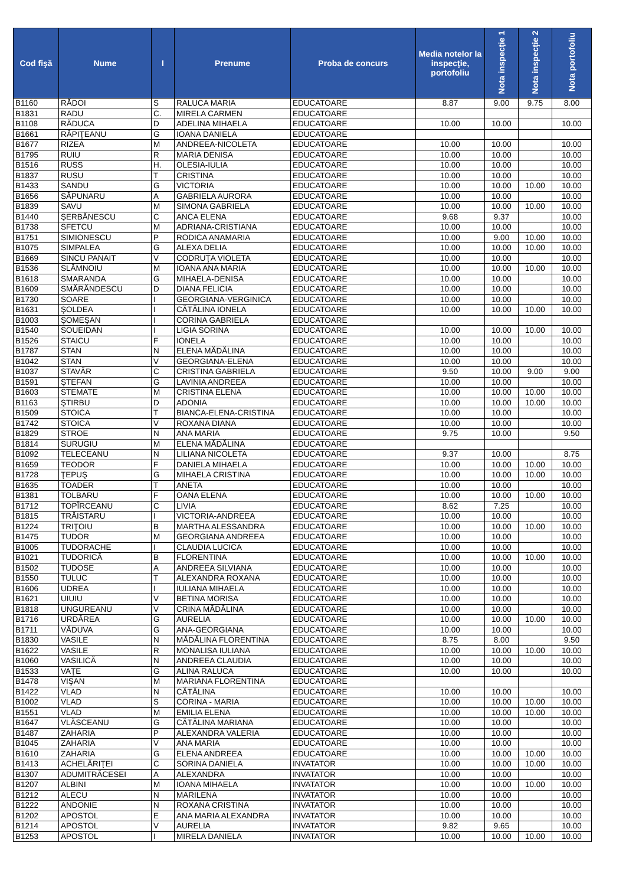| Cod fişă | Nume | I | Prenume | Proba de concurs | Media notelor la inspecţie, portofoliu | Nota inspecţie 1 | Nota inspecţie 2 | Nota portofoliu |
| --- | --- | --- | --- | --- | --- | --- | --- | --- |
| B1160 | RĂDOI | S | RALUCA MARIA | EDUCATOARE | 8.87 | 9.00 | 9.75 | 8.00 |
| B1831 | RADU | C. | MIRELA CARMEN | EDUCATOARE | | | | |
| B1108 | RĂDUCA | D | ADELINA MIHAELA | EDUCATOARE | 10.00 | 10.00 | | 10.00 |
| B1661 | RĂPIŢEANU | G | IOANA DANIELA | EDUCATOARE | | | | |
| B1677 | RIZEA | M | ANDREEA-NICOLETA | EDUCATOARE | 10.00 | 10.00 | | 10.00 |
| B1795 | RUIU | R | MARIA DENISA | EDUCATOARE | 10.00 | 10.00 | | 10.00 |
| B1516 | RUSS | H. | OLESIA-IULIA | EDUCATOARE | 10.00 | 10.00 | | 10.00 |
| B1837 | RUSU | T | CRISTINA | EDUCATOARE | 10.00 | 10.00 | | 10.00 |
| B1433 | SANDU | G | VICTORIA | EDUCATOARE | 10.00 | 10.00 | 10.00 | 10.00 |
| B1656 | SĂPUNARU | A | GABRIELA AURORA | EDUCATOARE | 10.00 | 10.00 | | 10.00 |
| B1839 | SAVU | M | SIMONA GABRIELA | EDUCATOARE | 10.00 | 10.00 | 10.00 | 10.00 |
| B1440 | ŞERBĂNESCU | C | ANCA ELENA | EDUCATOARE | 9.68 | 9.37 | | 10.00 |
| B1738 | SFETCU | M | ADRIANA-CRISTIANA | EDUCATOARE | 10.00 | 10.00 | | 10.00 |
| B1751 | SIMIONESCU | P | RODICA ANAMARIA | EDUCATOARE | 10.00 | 9.00 | 10.00 | 10.00 |
| B1075 | SIMPALEA | G | ALEXA DELIA | EDUCATOARE | 10.00 | 10.00 | 10.00 | 10.00 |
| B1669 | SINCU PANAIT | V | CODRUŢA VIOLETA | EDUCATOARE | 10.00 | 10.00 | | 10.00 |
| B1536 | SLĂMNOIU | M | IOANA ANA MARIA | EDUCATOARE | 10.00 | 10.00 | 10.00 | 10.00 |
| B1618 | SMARANDA | G | MIHAELA-DENISA | EDUCATOARE | 10.00 | 10.00 | | 10.00 |
| B1609 | SMĂRĂNDESCU | D | DIANA FELICIA | EDUCATOARE | 10.00 | 10.00 | | 10.00 |
| B1730 | SOARE | I | GEORGIANA-VERGINICA | EDUCATOARE | 10.00 | 10.00 | | 10.00 |
| B1631 | ŞOLDEA | I | CĂTĂLINA IONELA | EDUCATOARE | 10.00 | 10.00 | 10.00 | 10.00 |
| B1003 | ŞOMEŞAN | I | CORINA GABRIELA | EDUCATOARE | | | | |
| B1540 | SOUEIDAN | I | LIGIA SORINA | EDUCATOARE | 10.00 | 10.00 | 10.00 | 10.00 |
| B1526 | STAICU | F | IONELA | EDUCATOARE | 10.00 | 10.00 | | 10.00 |
| B1787 | STAN | N | ELENA MĂDĂLINA | EDUCATOARE | 10.00 | 10.00 | | 10.00 |
| B1042 | STAN | V | GEORGIANA-ELENA | EDUCATOARE | 10.00 | 10.00 | | 10.00 |
| B1037 | STAVĂR | C | CRISTINA GABRIELA | EDUCATOARE | 9.50 | 10.00 | 9.00 | 9.00 |
| B1591 | ŞTEFAN | G | LAVINIA ANDREEA | EDUCATOARE | 10.00 | 10.00 | | 10.00 |
| B1603 | STEMATE | M | CRISTINA ELENA | EDUCATOARE | 10.00 | 10.00 | 10.00 | 10.00 |
| B1163 | ŞTIRBU | D | ADONIA | EDUCATOARE | 10.00 | 10.00 | 10.00 | 10.00 |
| B1509 | STOICA | T | BIANCA-ELENA-CRISTINA | EDUCATOARE | 10.00 | 10.00 | | 10.00 |
| B1742 | STOICA | V | ROXANA DIANA | EDUCATOARE | 10.00 | 10.00 | | 10.00 |
| B1829 | STROE | N | ANA MARIA | EDUCATOARE | 9.75 | 10.00 | | 9.50 |
| B1814 | SURUGIU | M | ELENA MĂDĂLINA | EDUCATOARE | | | | |
| B1092 | TELECEANU | N | LILIANA NICOLETA | EDUCATOARE | 9.37 | 10.00 | | 8.75 |
| B1659 | TEODOR | F | DANIELA MIHAELA | EDUCATOARE | 10.00 | 10.00 | 10.00 | 10.00 |
| B1728 | ŢEPUŞ | G | MIHAELA CRISTINA | EDUCATOARE | 10.00 | 10.00 | 10.00 | 10.00 |
| B1635 | TOADER | T | ANETA | EDUCATOARE | 10.00 | 10.00 | | 10.00 |
| B1381 | TOLBARU | F | OANA ELENA | EDUCATOARE | 10.00 | 10.00 | 10.00 | 10.00 |
| B1712 | TOPÎRCEANU | C | LIVIA | EDUCATOARE | 8.62 | 7.25 | | 10.00 |
| B1815 | TRĂISTARU | I | VICTORIA-ANDREEA | EDUCATOARE | 10.00 | 10.00 | | 10.00 |
| B1224 | TRIŢOIU | B | MARTHA ALESSANDRA | EDUCATOARE | 10.00 | 10.00 | 10.00 | 10.00 |
| B1475 | TUDOR | M | GEORGIANA ANDREEA | EDUCATOARE | 10.00 | 10.00 | | 10.00 |
| B1005 | TUDORACHE | I | CLAUDIA LUCICA | EDUCATOARE | 10.00 | 10.00 | | 10.00 |
| B1021 | TUDORICĂ | B | FLORENTINA | EDUCATOARE | 10.00 | 10.00 | 10.00 | 10.00 |
| B1502 | TUDOSE | A | ANDREEA SILVIANA | EDUCATOARE | 10.00 | 10.00 | | 10.00 |
| B1550 | TULUC | T | ALEXANDRA ROXANA | EDUCATOARE | 10.00 | 10.00 | | 10.00 |
| B1606 | UDREA | I | IULIANA MIHAELA | EDUCATOARE | 10.00 | 10.00 | | 10.00 |
| B1621 | UIUIU | V | BETINA MORISA | EDUCATOARE | 10.00 | 10.00 | | 10.00 |
| B1818 | UNGUREANU | V | CRINA MĂDĂLINA | EDUCATOARE | 10.00 | 10.00 | | 10.00 |
| B1716 | URDĂREA | G | AURELIA | EDUCATOARE | 10.00 | 10.00 | 10.00 | 10.00 |
| B1711 | VĂDUVA | G | ANA-GEORGIANA | EDUCATOARE | 10.00 | 10.00 | | 10.00 |
| B1830 | VASILE | N | MĂDĂLINA FLORENTINA | EDUCATOARE | 8.75 | 8.00 | | 9.50 |
| B1622 | VASILE | R | MONALISA IULIANA | EDUCATOARE | 10.00 | 10.00 | 10.00 | 10.00 |
| B1060 | VASILICĂ | N | ANDREEA CLAUDIA | EDUCATOARE | 10.00 | 10.00 | | 10.00 |
| B1533 | VAŢE | G | ALINA RALUCA | EDUCATOARE | 10.00 | 10.00 | | 10.00 |
| B1478 | VIŞAN | M | MARIANA FLORENTINA | EDUCATOARE | | | | |
| B1422 | VLAD | N | CĂTĂLINA | EDUCATOARE | 10.00 | 10.00 | | 10.00 |
| B1002 | VLAD | S | CORINA - MARIA | EDUCATOARE | 10.00 | 10.00 | 10.00 | 10.00 |
| B1551 | VLAD | M | EMILIA ELENA | EDUCATOARE | 10.00 | 10.00 | 10.00 | 10.00 |
| B1647 | VLĂSCEANU | G | CĂTĂLINA MARIANA | EDUCATOARE | 10.00 | 10.00 | | 10.00 |
| B1487 | ZAHARIA | P | ALEXANDRA VALERIA | EDUCATOARE | 10.00 | 10.00 | | 10.00 |
| B1045 | ZAHARIA | V | ANA MARIA | EDUCATOARE | 10.00 | 10.00 | | 10.00 |
| B1610 | ZAHARIA | G | ELENA ANDREEA | EDUCATOARE | 10.00 | 10.00 | 10.00 | 10.00 |
| B1413 | ACHELĂRIŢEI | C | SORINA DANIELA | INVATATOR | 10.00 | 10.00 | 10.00 | 10.00 |
| B1307 | ADUMITRĂCESEI | A | ALEXANDRA | INVATATOR | 10.00 | 10.00 | | 10.00 |
| B1207 | ALBINI | M | IOANA MIHAELA | INVATATOR | 10.00 | 10.00 | 10.00 | 10.00 |
| B1212 | ALECU | N | MARILENA | INVATATOR | 10.00 | 10.00 | | 10.00 |
| B1222 | ANDONIE | N | ROXANA CRISTINA | INVATATOR | 10.00 | 10.00 | | 10.00 |
| B1202 | APOSTOL | E | ANA MARIA ALEXANDRA | INVATATOR | 10.00 | 10.00 | | 10.00 |
| B1214 | APOSTOL | V | AURELIA | INVATATOR | 9.82 | 9.65 | | 10.00 |
| B1253 | APOSTOL | I | MIRELA DANIELA | INVATATOR | 10.00 | 10.00 | 10.00 | 10.00 |